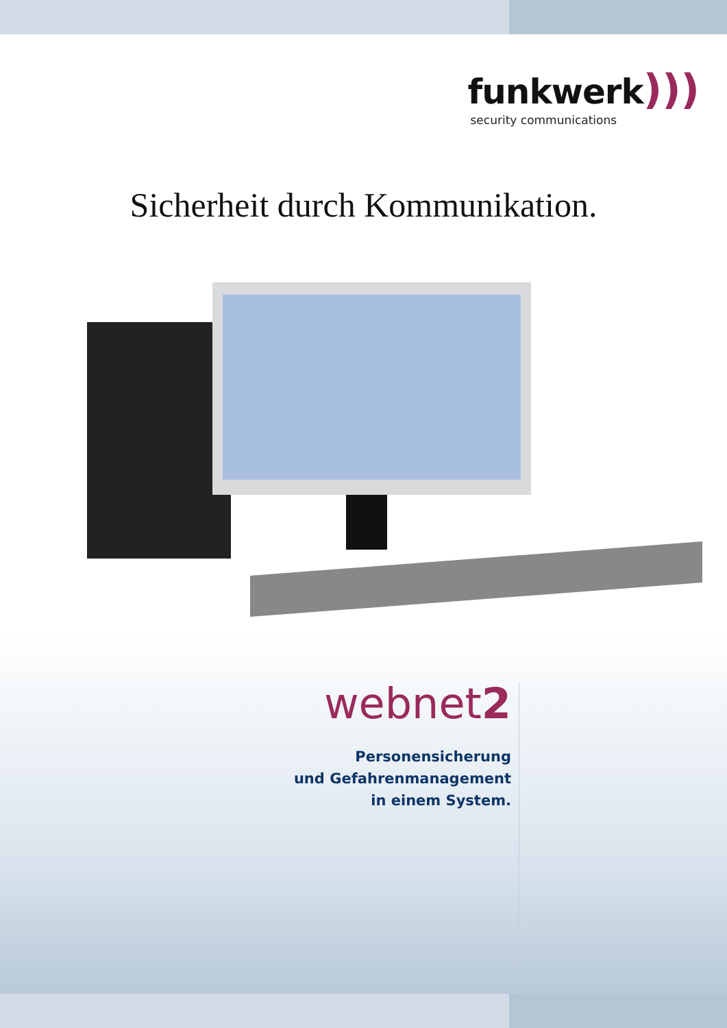funkwerk)))
security communications
Sicherheit durch Kommunikation.
webnet2
Personensicherung
und Gefahrenmanagement
in einem System.